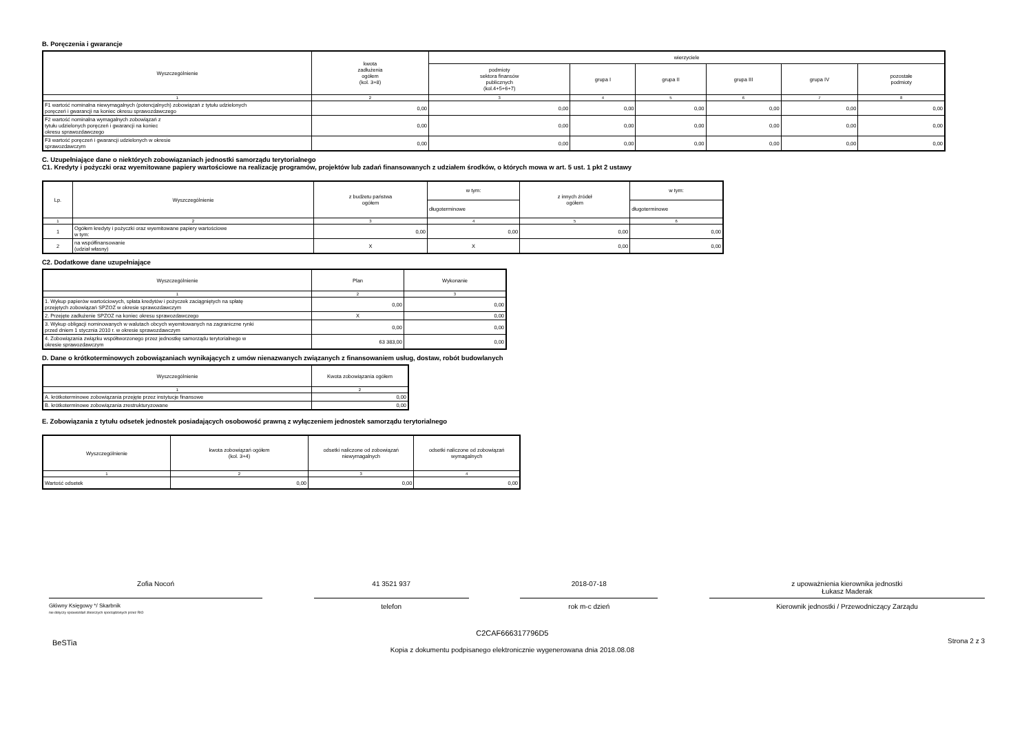B. Poręczenia i gwarancje
| Wyszczególnienie | kwota zadłużenia ogółem (kol. 3+8) | wierzyciele | | | | | |
| --- | --- | --- | --- | --- | --- | --- | --- |
| | | podmioty sektora finansów publicznych (kol.4+5+6+7) | grupa I | grupa II | grupa III | grupa IV | pozostałe podmioty |
| 1 | 2 | 3 | 4 | 5 | 6 | 7 | 8 |
| F1 wartość nominalna niewymagalnych (potencjalnych) zobowiązań z tytułu udzielonych poręczeń i gwarancji na koniec okresu sprawozdawczego | 0,00 | 0,00 | 0,00 | 0,00 | 0,00 | 0,00 | 0,00 |
| F2 wartość nominalna wymagalnych zobowiązań z tytułu udzielonych poręczeń i gwarancji na koniec okresu sprawozdawczego | 0,00 | 0,00 | 0,00 | 0,00 | 0,00 | 0,00 | 0,00 |
| F3 wartość poręczeń i gwarancji udzielonych w okresie sprawozdawczym | 0,00 | 0,00 | 0,00 | 0,00 | 0,00 | 0,00 | 0,00 |
C. Uzupełniające dane o niektórych zobowiązaniach jednostki samorządu terytorialnego
C1. Kredyty i pożyczki oraz wyemitowane papiery wartościowe na realizację programów, projektów lub zadań finansowanych z udziałem środków, o których mowa w art. 5 ust. 1 pkt 2 ustawy
| Lp. | Wyszczególnienie | z budżetu państwa ogółem | w tym: | z innych źródeł ogółem | w tym: |
| --- | --- | --- | --- | --- | --- |
| | | | długoterminowe | | długoterminowe |
| 1 | 2 | 3 | 4 | 5 | 6 |
| 1 | Ogółem kredyty i pożyczki oraz wyemitowane papiery wartościowe w tym: | 0,00 | 0,00 | 0,00 | 0,00 |
| 2 | na współfinansowanie (udział własny) | X | X | 0,00 | 0,00 |
C2. Dodatkowe dane uzupełniające
| Wyszczególnienie | Plan | Wykonanie |
| --- | --- | --- |
| 1 | 2 | 3 |
| 1. Wykup papierów wartościowych, spłata kredytów i pożyczek zaciągniętych na spłatę przejętych zobowiązań SPZOZ w okresie sprawozdawczym | 0,00 | 0,00 |
| 2. Przejęte zadłużenie SPZOZ na koniec okresu sprawozdawczego | X | 0,00 |
| 3. Wykup obligacji nominowanych w walutach obcych wyemitowanych na zagraniczne rynki przed dniem 1 stycznia 2010 r. w okresie sprawozdawczym | 0,00 | 0,00 |
| 4. Zobowiązania związku współtworzonego przez jednostkę samorządu terytorialnego w okresie sprawozdawczym | 63 383,00 | 0,00 |
D. Dane o krótkoterminowych zobowiązaniach wynikających z umów nienazwanych związanych z finansowaniem usług, dostaw, robót budowlanych
| Wyszczególnienie | Kwota zobowiązania ogółem |
| --- | --- |
| 1 | 2 |
| A. krótkoterminowe zobowiązania przejęte przez instytucje finansowe | 0,00 |
| B. krótkoterminowe zobowiązania zrestrukturyzowane | 0,00 |
E. Zobowiązania z tytułu odsetek jednostek posiadających osobowość prawną z wyłączeniem jednostek samorządu terytorialnego
| Wyszczególnienie | kwota zobowiązań ogółem (kol. 3+4) | odsetki naliczone od zobowiązań niewymagalnych | odsetki naliczone od zobowiązań wymagalnych |
| --- | --- | --- | --- |
| 1 | 2 | 3 | 4 |
| Wartość odsetek | 0,00 | 0,00 | 0,00 |
Zofia Nocoń 41 3521 937 2018-07-18 z upoważnienia kierownika jednostki
Łukasz Maderak
Główny Księgowy */ Skarbnik
nie dotyczy sprawozdań zbiorczych sporządzonych przez RIO
telefon rok m-c dzień Kierownik jednostki / Przewodniczący Zarządu
BeSTia C2CAF666317796D5
Kopia z dokumentu podpisanego elektronicznie wygenerowana dnia 2018.08.08 Strona 2 z 3